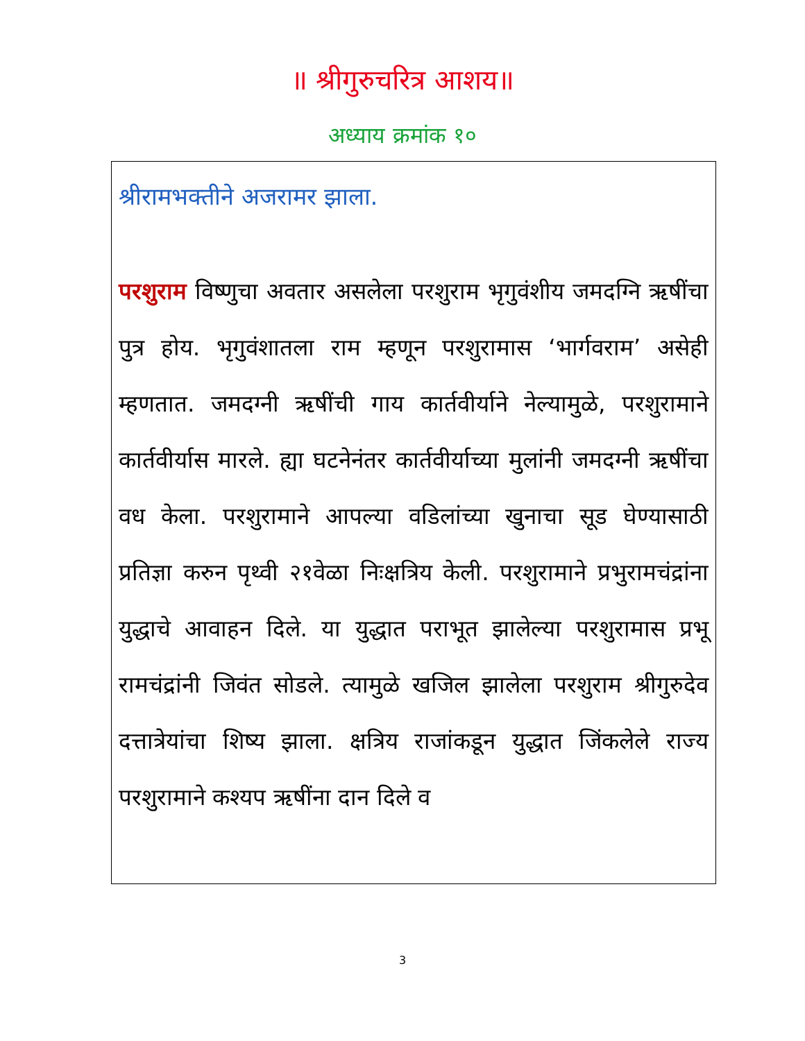॥ श्रीगुरुचरित्र आशय॥
अध्याय क्रमांक १०
श्रीरामभक्तीने अजरामर झाला.
परशुराम विष्णुचा अवतार असलेला परशुराम भृगुवंशीय जमदग्नि ऋषींचा पुत्र होय. भृगुवंशातला राम म्हणून परशुरामास ‘भार्गवराम’ असेही म्हणतात. जमदग्नी ऋषींची गाय कार्तवीर्याने नेल्यामुळे, परशुरामाने कार्तवीर्यास मारले. ह्या घटनेनंतर कार्तवीर्याच्या मुलांनी जमदग्नी ऋषींचा वध केला. परशुरामाने आपल्या वडिलांच्या खुनाचा सूड घेण्यासाठी प्रतिज्ञा करुन पृथ्वी २१वेळा निःक्षत्रिय केली. परशुरामाने प्रभुरामचंद्रांना युद्धाचे आवाहन दिले. या युद्धात पराभूत झालेल्या परशुरामास प्रभू रामचंद्रांनी जिवंत सोडले. त्यामुळे खजिल झालेला परशुराम श्रीगुरुदेव दत्तात्रेयांचा शिष्य झाला. क्षत्रिय राजांकडून युद्धात जिंकलेले राज्य परशुरामाने कश्यप ऋषींना दान दिले व
3